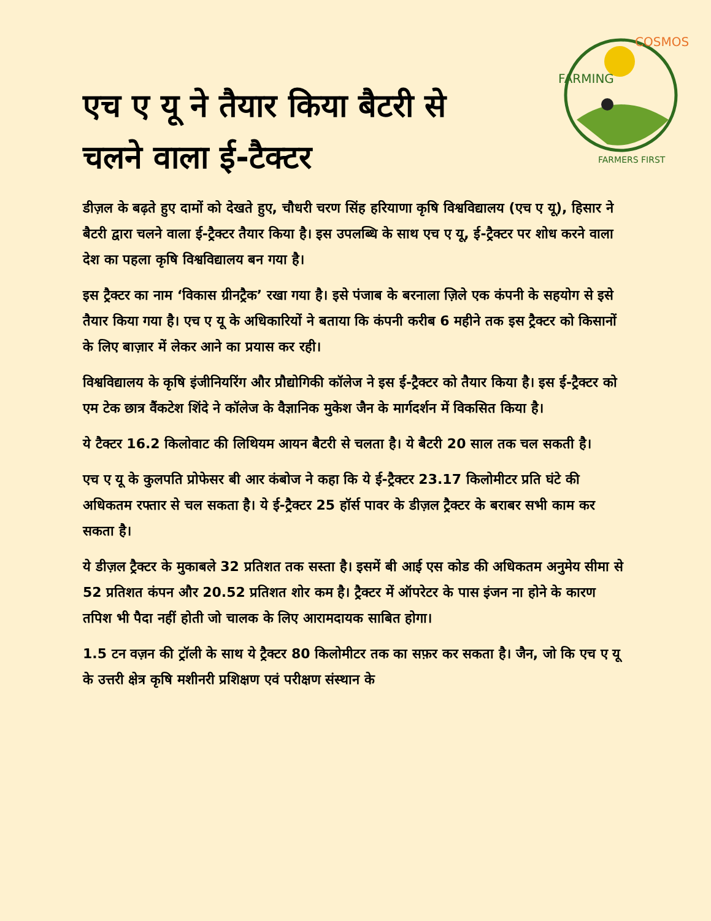FARMING
COSMOS
FARMERS FIRST
एच ए यू ने तैयार किया बैटरी से चलने वाला ई-टैक्टर
डीज़ल के बढ़ते हुए दामों को देखते हुए, चौधरी चरण सिंह हरियाणा कृषि विश्वविद्यालय (एच ए यू), हिसार ने बैटरी द्वारा चलने वाला ई-ट्रैक्टर तैयार किया है। इस उपलब्धि के साथ एच ए यू, ई-ट्रैक्टर पर शोध करने वाला देश का पहला कृषि विश्वविद्यालय बन गया है।
इस ट्रैक्टर का नाम ‘विकास ग्रीनट्रैक’ रखा गया है। इसे पंजाब के बरनाला ज़िले एक कंपनी के सहयोग से इसे तैयार किया गया है। एच ए यू के अधिकारियों ने बताया कि कंपनी करीब 6 महीने तक इस ट्रैक्टर को किसानों के लिए बाज़ार में लेकर आने का प्रयास कर रही।
विश्वविद्यालय के कृषि इंजीनियरिंग और प्रौद्योगिकी कॉलेज ने इस ई-ट्रैक्टर को तैयार किया है। इस ई-ट्रैक्टर को एम टेक छात्र वैंकटेश शिंदे ने कॉलेज के वैज्ञानिक मुकेश जैन के मार्गदर्शन में विकसित किया है।
ये टैक्टर 16.2 किलोवाट की लिथियम आयन बैटरी से चलता है। ये बैटरी 20 साल तक चल सकती है।
एच ए यू के कुलपति प्रोफेसर बी आर कंबोज ने कहा कि ये ई-ट्रैक्टर 23.17 किलोमीटर प्रति घंटे की अधिकतम रफ्तार से चल सकता है। ये ई-ट्रैक्टर 25 हॉर्स पावर के डीज़ल ट्रैक्टर के बराबर सभी काम कर सकता है।
ये डीज़ल ट्रैक्टर के मुकाबले 32 प्रतिशत तक सस्ता है। इसमें बी आई एस कोड की अधिकतम अनुमेय सीमा से 52 प्रतिशत कंपन और 20.52 प्रतिशत शोर कम है। ट्रैक्टर में ऑपरेटर के पास इंजन ना होने के कारण तपिश भी पैदा नहीं होती जो चालक के लिए आरामदायक साबित होगा।
1.5 टन वज़न की ट्रॉली के साथ ये ट्रैक्टर 80 किलोमीटर तक का सफ़र कर सकता है। जैन, जो कि एच ए यू के उत्तरी क्षेत्र कृषि मशीनरी प्रशिक्षण एवं परीक्षण संस्थान के